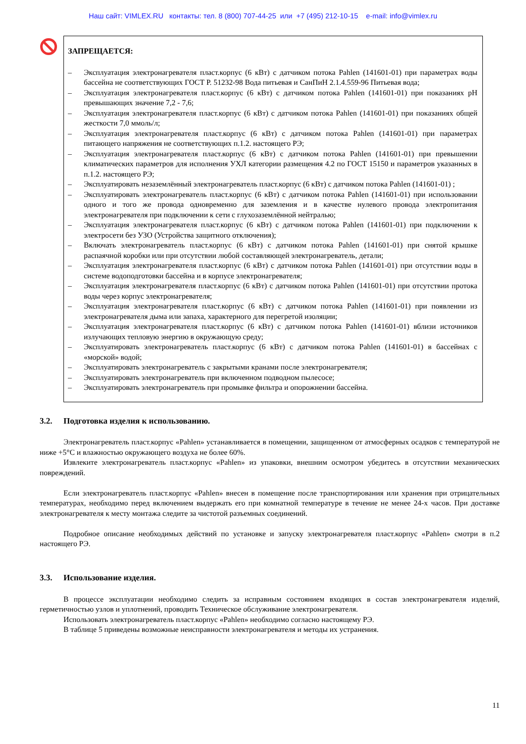Наш сайт: VIMLEX.RU контакты: тел. 8 (800) 707-44-25 или +7 (495) 212-10-15 e-mail: info@vimlex.ru
ЗАПРЕЩАЕТСЯ:
– Эксплуатация электронагревателя пласт.корпус (6 кВт) с датчиком потока Pahlen (141601-01) при параметрах воды бассейна не соответствующих ГОСТ Р. 51232-98 Вода питьевая и СанПиН 2.1.4.559-96 Питьевая вода;
– Эксплуатация электронагревателя пласт.корпус (6 кВт) с датчиком потока Pahlen (141601-01) при показаниях pH превышающих значение 7,2 - 7,6;
– Эксплуатация электронагревателя пласт.корпус (6 кВт) с датчиком потока Pahlen (141601-01) при показаниях общей жесткости 7,0 ммоль/л;
– Эксплуатация электронагревателя пласт.корпус (6 кВт) с датчиком потока Pahlen (141601-01) при параметрах питающего напряжения не соответствующих п.1.2. настоящего РЭ;
– Эксплуатация электронагревателя пласт.корпус (6 кВт) с датчиком потока Pahlen (141601-01) при превышении климатических параметров для исполнения УХЛ категории размещения 4.2 по ГОСТ 15150 и параметров указанных в п.1.2. настоящего РЭ;
– Эксплуатировать незаземлённый электронагреватель пласт.корпус (6 кВт) с датчиком потока Pahlen (141601-01) ;
– Эксплуатировать электронагреватель пласт.корпус (6 кВт) с датчиком потока Pahlen (141601-01) при использовании одного и того же провода одновременно для заземления и в качестве нулевого провода электропитания электронагревателя при подключении к сети с глухозаземлённой нейтралью;
– Эксплуатация электронагревателя пласт.корпус (6 кВт) с датчиком потока Pahlen (141601-01) при подключении к электросети без УЗО (Устройства защитного отключения);
– Включать электронагреватель пласт.корпус (6 кВт) с датчиком потока Pahlen (141601-01) при снятой крышке распаячной коробки или при отсутствии любой составляющей электронагреватель, детали;
– Эксплуатация электронагревателя пласт.корпус (6 кВт) с датчиком потока Pahlen (141601-01) при отсутствии воды в системе водоподготовки бассейна и в корпусе электронагревателя;
– Эксплуатация электронагревателя пласт.корпус (6 кВт) с датчиком потока Pahlen (141601-01) при отсутствии протока воды через корпус электронагревателя;
– Эксплуатация электронагревателя пласт.корпус (6 кВт) с датчиком потока Pahlen (141601-01) при появлении из электронагревателя дыма или запаха, характерного для перегретой изоляции;
– Эксплуатация электронагревателя пласт.корпус (6 кВт) с датчиком потока Pahlen (141601-01) вблизи источников излучающих тепловую энергию в окружающую среду;
– Эксплуатировать электронагреватель пласт.корпус (6 кВт) с датчиком потока Pahlen (141601-01) в бассейнах с «морской» водой;
– Эксплуатировать электронагреватель с закрытыми кранами после электронагревателя;
– Эксплуатировать электронагреватель при включенном подводном пылесосе;
– Эксплуатировать электронагреватель при промывке фильтра и опорожнении бассейна.
3.2. Подготовка изделия к использованию.
Электронагреватель пласт.корпус «Pahlen» устанавливается в помещении, защищенном от атмосферных осадков с температурой не ниже +5°С и влажностью окружающего воздуха не более 60%.
Извлеките электронагреватель пласт.корпус «Pahlen» из упаковки, внешним осмотром убедитесь в отсутствии механических повреждений.
Если электронагреватель пласт.корпус «Pahlen» внесен в помещение после транспортирования или хранения при отрицательных температурах, необходимо перед включением выдержать его при комнатной температуре в течение не менее 24-х часов. При доставке электронагревателя к месту монтажа следите за чистотой разъемных соединений.
Подробное описание необходимых действий по установке и запуску электронагревателя пласт.корпус «Pahlen» смотри в п.2 настоящего РЭ.
3.3. Использование изделия.
В процессе эксплуатации необходимо следить за исправным состоянием входящих в состав электронагревателя изделий, герметичностью узлов и уплотнений, проводить Техническое обслуживание электронагревателя.
Использовать электронагреватель пласт.корпус «Pahlen» необходимо согласно настоящему РЭ.
В таблице 5 приведены возможные неисправности электронагревателя и методы их устранения.
11